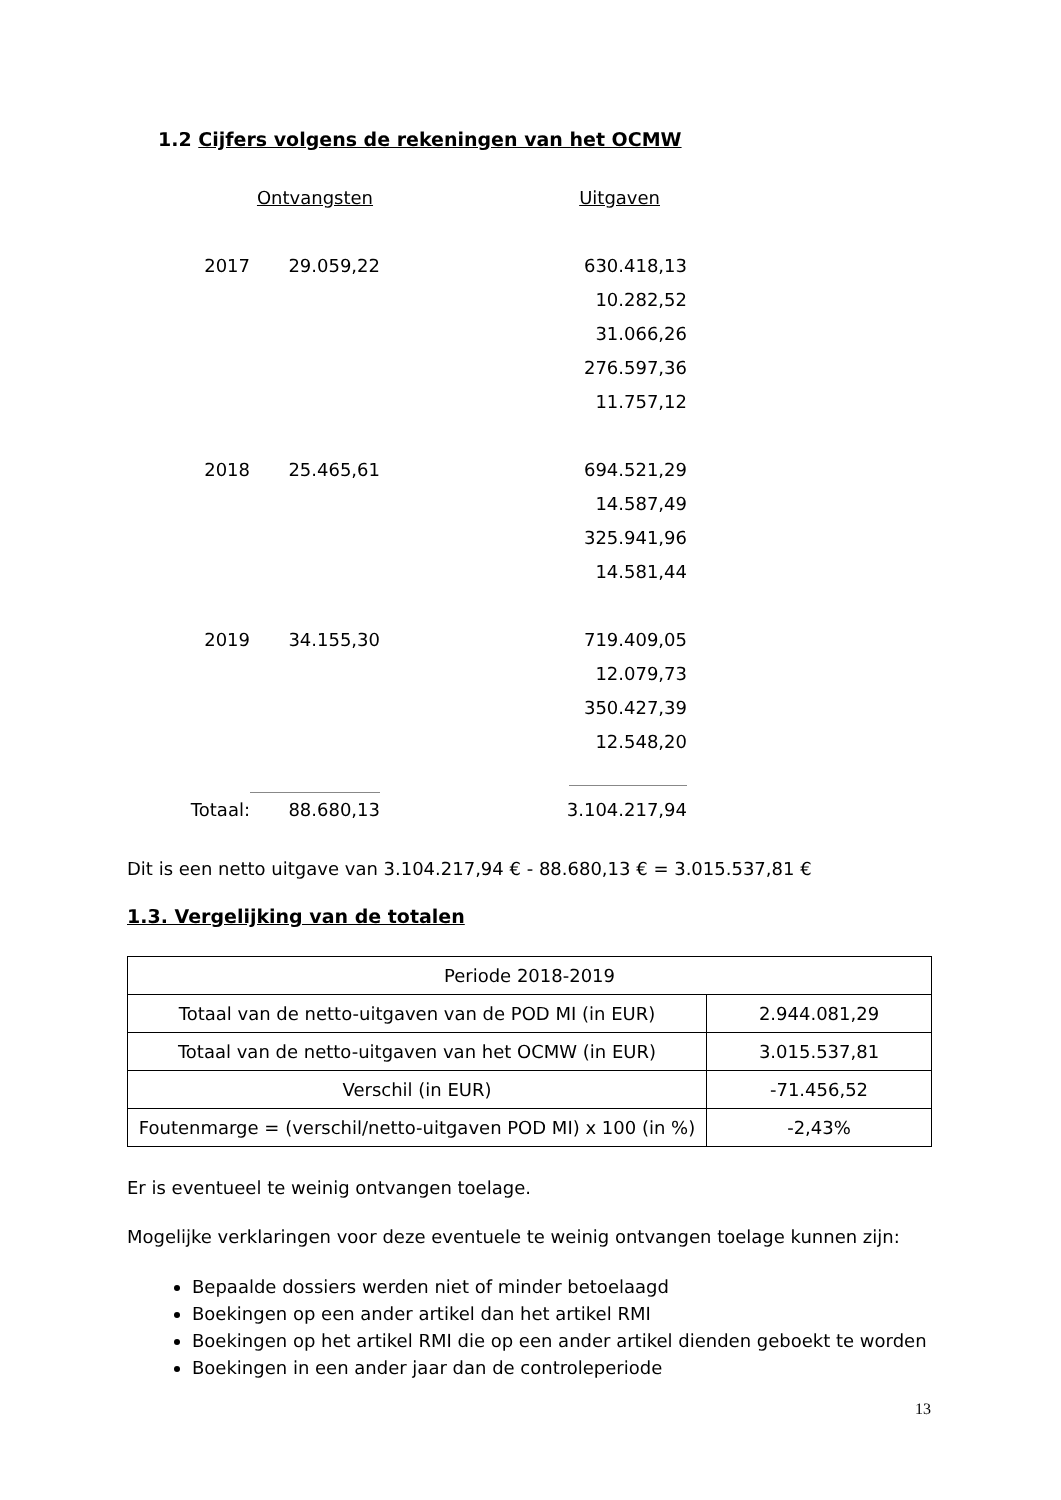1.2 Cijfers volgens de rekeningen van het OCMW
| | Ontvangsten | Uitgaven |
| 2017 | 29.059,22 | 630.418,13 |
| | | 10.282,52 |
| | | 31.066,26 |
| | | 276.597,36 |
| | | 11.757,12 |
| 2018 | 25.465,61 | 694.521,29 |
| | | 14.587,49 |
| | | 325.941,96 |
| | | 14.581,44 |
| 2019 | 34.155,30 | 719.409,05 |
| | | 12.079,73 |
| | | 350.427,39 |
| | | 12.548,20 |
| Totaal: | 88.680,13 | 3.104.217,94 |
Dit is een netto uitgave van 3.104.217,94 € - 88.680,13 € = 3.015.537,81 €
1.3. Vergelijking van de totalen
| Periode 2018-2019 | |
| Totaal van de netto-uitgaven van de POD MI (in EUR) | 2.944.081,29 |
| Totaal van de netto-uitgaven van het OCMW (in EUR) | 3.015.537,81 |
| Verschil (in EUR) | -71.456,52 |
| Foutenmarge = (verschil/netto-uitgaven POD MI) x 100 (in %) | -2,43% |
Er is eventueel te weinig ontvangen toelage.
Mogelijke verklaringen voor deze eventuele te weinig ontvangen toelage kunnen zijn:
Bepaalde dossiers werden niet of minder betoelaagd
Boekingen op een ander artikel dan het artikel RMI
Boekingen op het artikel RMI die op een ander artikel dienden geboekt te worden
Boekingen in een ander jaar dan de controleperiode
13